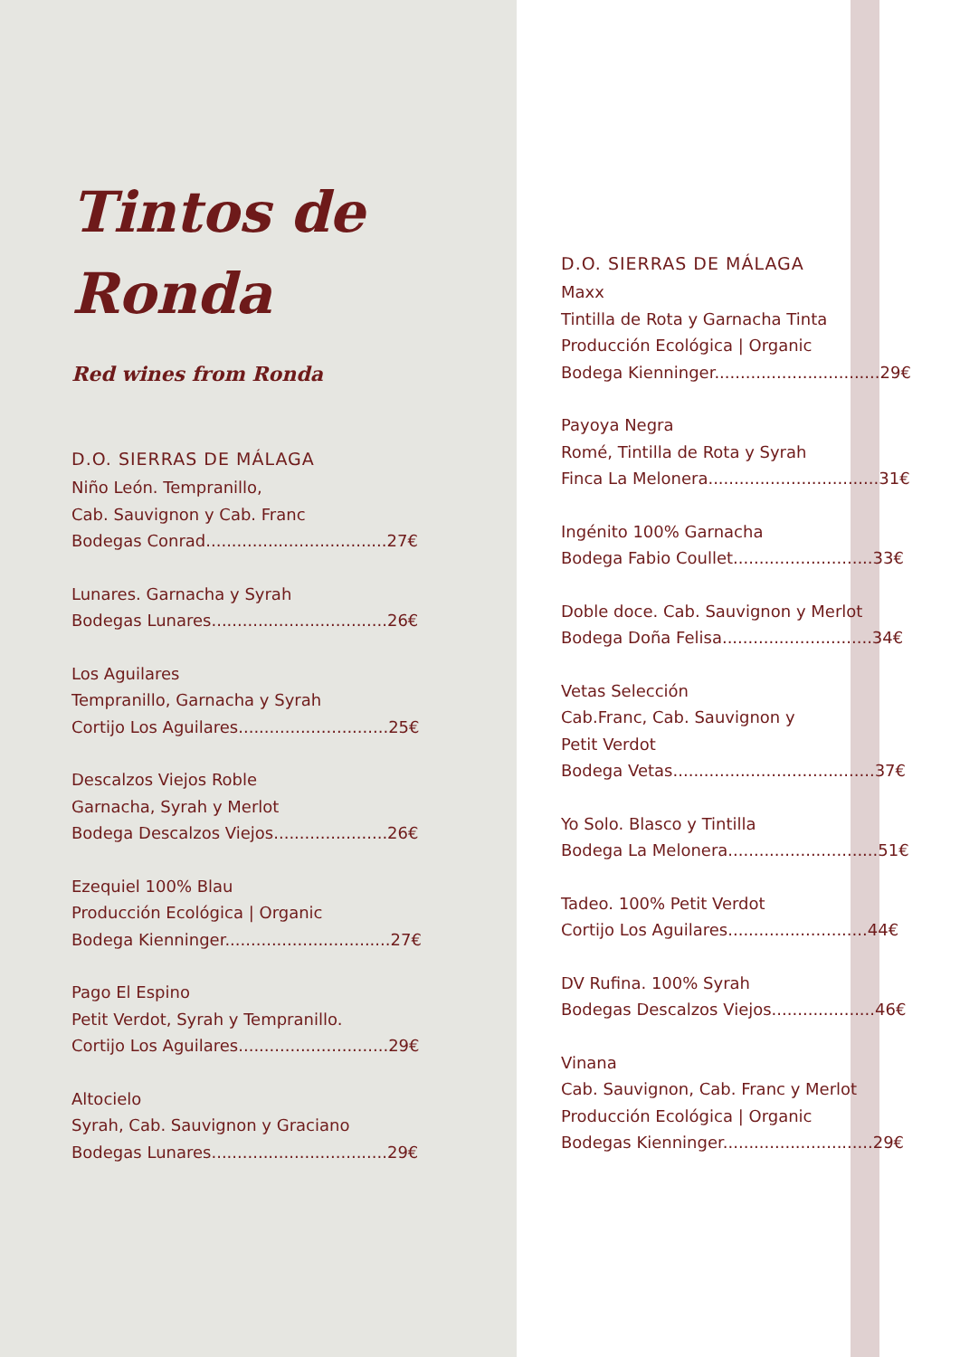Tintos de
Ronda
Red wines from Ronda
D.O. SIERRAS DE MÁLAGA
Niño León. Tempranillo,
Cab. Sauvignon y Cab. Franc
Bodegas Conrad...................................27€
Lunares. Garnacha y Syrah
Bodegas Lunares..................................26€
Los Aguilares
Tempranillo, Garnacha y Syrah
Cortijo Los Aguilares.............................25€
Descalzos Viejos Roble
Garnacha, Syrah y Merlot
Bodega Descalzos Viejos......................26€
Ezequiel 100% Blau
Producción Ecológica | Organic
Bodega Kienninger................................27€
Pago El Espino
Petit Verdot, Syrah y Tempranillo.
Cortijo Los Aguilares.............................29€
Altocielo
Syrah, Cab. Sauvignon y Graciano
Bodegas Lunares..................................29€
D.O. SIERRAS DE MÁLAGA
Maxx
Tintilla de Rota y Garnacha Tinta
Producción Ecológica | Organic
Bodega Kienninger................................29€
Payoya Negra
Romé, Tintilla de Rota y Syrah
Finca La Melonera.................................31€
Ingénito 100% Garnacha
Bodega Fabio Coullet...........................33€
Doble doce. Cab. Sauvignon y Merlot
Bodega Doña Felisa.............................34€
Vetas Selección
Cab.Franc, Cab. Sauvignon y
Petit Verdot
Bodega Vetas.......................................37€
Yo Solo. Blasco y Tintilla
Bodega La Melonera.............................51€
Tadeo. 100% Petit Verdot
Cortijo Los Aguilares...........................44€
DV Rufina. 100% Syrah
Bodegas Descalzos Viejos....................46€
Vinana
Cab. Sauvignon, Cab. Franc y Merlot
Producción Ecológica | Organic
Bodegas Kienninger.............................29€